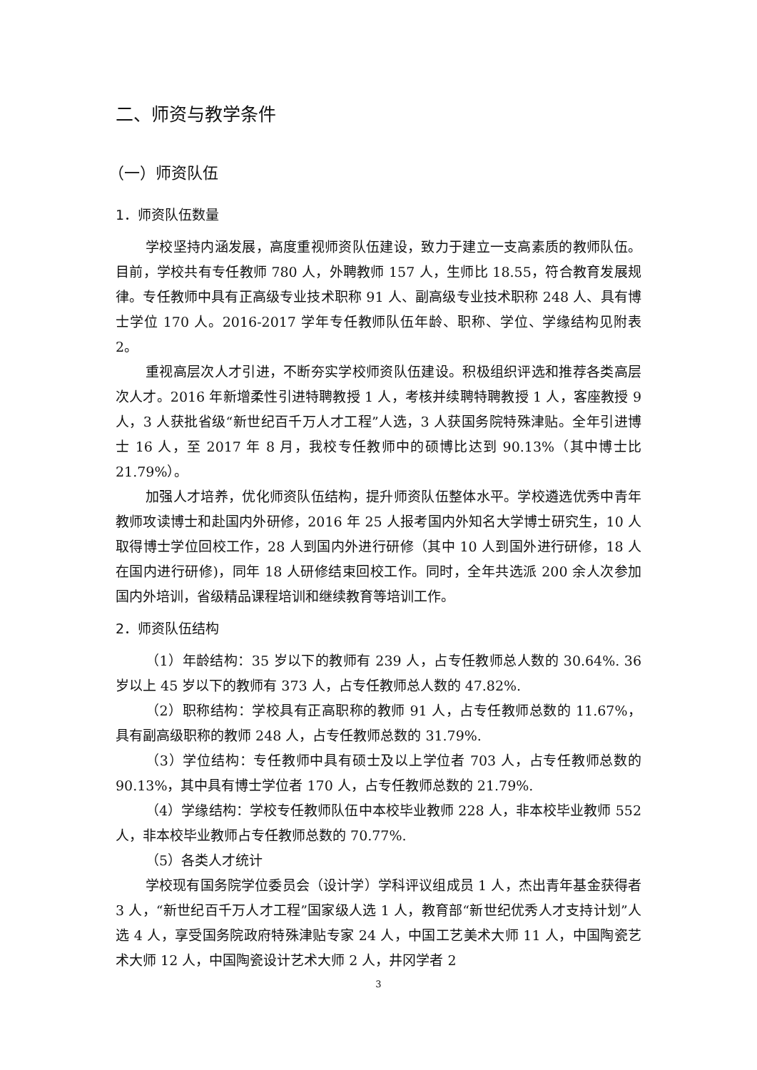二、师资与教学条件
（一）师资队伍
1．师资队伍数量
学校坚持内涵发展，高度重视师资队伍建设，致力于建立一支高素质的教师队伍。目前，学校共有专任教师 780 人，外聘教师 157 人，生师比 18.55，符合教育发展规律。专任教师中具有正高级专业技术职称 91 人、副高级专业技术职称 248 人、具有博士学位 170 人。2016-2017 学年专任教师队伍年龄、职称、学位、学缘结构见附表 2。
重视高层次人才引进，不断夯实学校师资队伍建设。积极组织评选和推荐各类高层次人才。2016 年新增柔性引进特聘教授 1 人，考核并续聘特聘教授 1 人，客座教授 9 人，3 人获批省级“新世纪百千万人才工程”人选，3 人获国务院特殊津贴。全年引进博士 16 人，至 2017 年 8 月，我校专任教师中的硕博比达到 90.13%（其中博士比 21.79%）。
加强人才培养，优化师资队伍结构，提升师资队伍整体水平。学校遴选优秀中青年教师攻读博士和赴国内外研修，2016 年 25 人报考国内外知名大学博士研究生，10 人取得博士学位回校工作，28 人到国内外进行研修（其中 10 人到国外进行研修，18 人在国内进行研修)，同年 18 人研修结束回校工作。同时，全年共选派 200 余人次参加国内外培训，省级精品课程培训和继续教育等培训工作。
2．师资队伍结构
（1）年龄结构：35 岁以下的教师有 239 人，占专任教师总人数的 30.64%. 36 岁以上 45 岁以下的教师有 373 人，占专任教师总人数的 47.82%.
（2）职称结构：学校具有正高职称的教师 91 人，占专任教师总数的 11.67%，具有副高级职称的教师 248 人，占专任教师总数的 31.79%.
（3）学位结构：专任教师中具有硕士及以上学位者 703 人，占专任教师总数的 90.13%，其中具有博士学位者 170 人，占专任教师总数的 21.79%.
（4）学缘结构：学校专任教师队伍中本校毕业教师 228 人，非本校毕业教师 552 人，非本校毕业教师占专任教师总数的 70.77%.
（5）各类人才统计
学校现有国务院学位委员会（设计学）学科评议组成员 1 人，杰出青年基金获得者 3 人，“新世纪百千万人才工程”国家级人选 1 人，教育部“新世纪优秀人才支持计划”人选 4 人，享受国务院政府特殊津贴专家 24 人，中国工艺美术大师 11 人，中国陶瓷艺术大师 12 人，中国陶瓷设计艺术大师 2 人，井冈学者 2
3